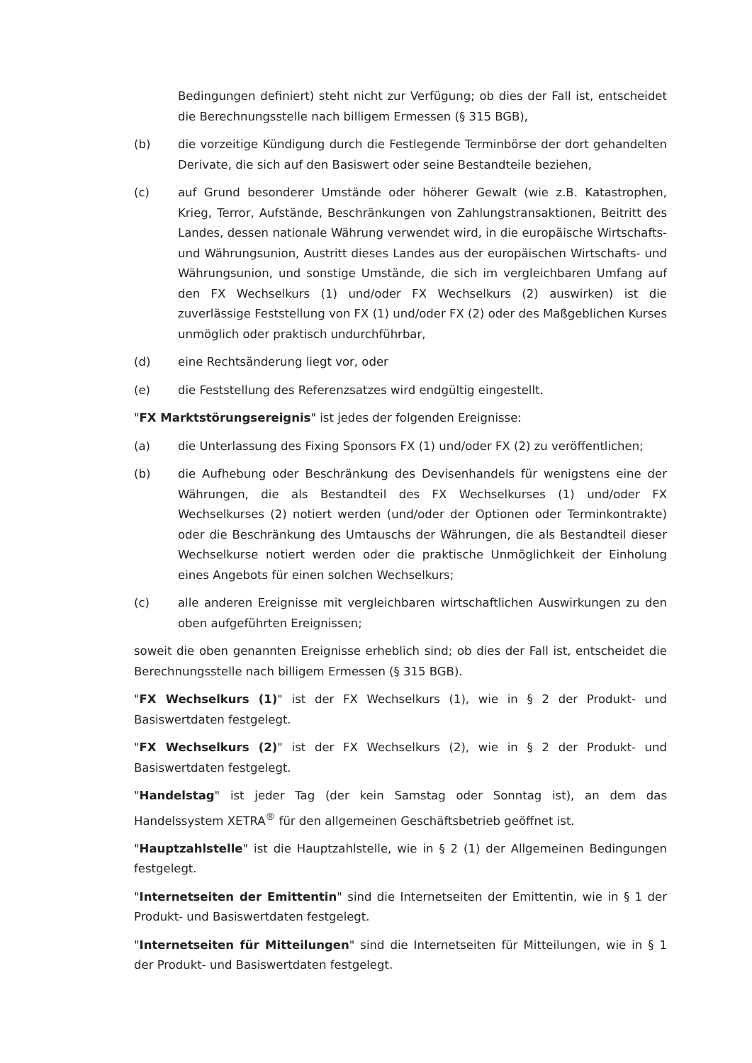Bedingungen definiert) steht nicht zur Verfügung; ob dies der Fall ist, entscheidet die Berechnungsstelle nach billigem Ermessen (§ 315 BGB),
(b) die vorzeitige Kündigung durch die Festlegende Terminbörse der dort gehandelten Derivate, die sich auf den Basiswert oder seine Bestandteile beziehen,
(c) auf Grund besonderer Umstände oder höherer Gewalt (wie z.B. Katastrophen, Krieg, Terror, Aufstände, Beschränkungen von Zahlungstransaktionen, Beitritt des Landes, dessen nationale Währung verwendet wird, in die europäische Wirtschafts- und Währungsunion, Austritt dieses Landes aus der europäischen Wirtschafts- und Währungsunion, und sonstige Umstände, die sich im vergleichbaren Umfang auf den FX Wechselkurs (1) und/oder FX Wechselkurs (2) auswirken) ist die zuverlässige Feststellung von FX (1) und/oder FX (2) oder des Maßgeblichen Kurses unmöglich oder praktisch undurchführbar,
(d) eine Rechtsänderung liegt vor, oder
(e) die Feststellung des Referenzsatzes wird endgültig eingestellt.
"FX Marktstörungsereignis" ist jedes der folgenden Ereignisse:
(a) die Unterlassung des Fixing Sponsors FX (1) und/oder FX (2) zu veröffentlichen;
(b) die Aufhebung oder Beschränkung des Devisenhandels für wenigstens eine der Währungen, die als Bestandteil des FX Wechselkurses (1) und/oder FX Wechselkurses (2) notiert werden (und/oder der Optionen oder Terminkontrakte) oder die Beschränkung des Umtauschs der Währungen, die als Bestandteil dieser Wechselkurse notiert werden oder die praktische Unmöglichkeit der Einholung eines Angebots für einen solchen Wechselkurs;
(c) alle anderen Ereignisse mit vergleichbaren wirtschaftlichen Auswirkungen zu den oben aufgeführten Ereignissen;
soweit die oben genannten Ereignisse erheblich sind; ob dies der Fall ist, entscheidet die Berechnungsstelle nach billigem Ermessen (§ 315 BGB).
"FX Wechselkurs (1)" ist der FX Wechselkurs (1), wie in § 2 der Produkt- und Basiswertdaten festgelegt.
"FX Wechselkurs (2)" ist der FX Wechselkurs (2), wie in § 2 der Produkt- und Basiswertdaten festgelegt.
"Handelstag" ist jeder Tag (der kein Samstag oder Sonntag ist), an dem das Handelssystem XETRA<sup>®</sup> für den allgemeinen Geschäftsbetrieb geöffnet ist.
"Hauptzahlstelle" ist die Hauptzahlstelle, wie in § 2 (1) der Allgemeinen Bedingungen festgelegt.
"Internetseiten der Emittentin" sind die Internetseiten der Emittentin, wie in § 1 der Produkt- und Basiswertdaten festgelegt.
"Internetseiten für Mitteilungen" sind die Internetseiten für Mitteilungen, wie in § 1 der Produkt- und Basiswertdaten festgelegt.